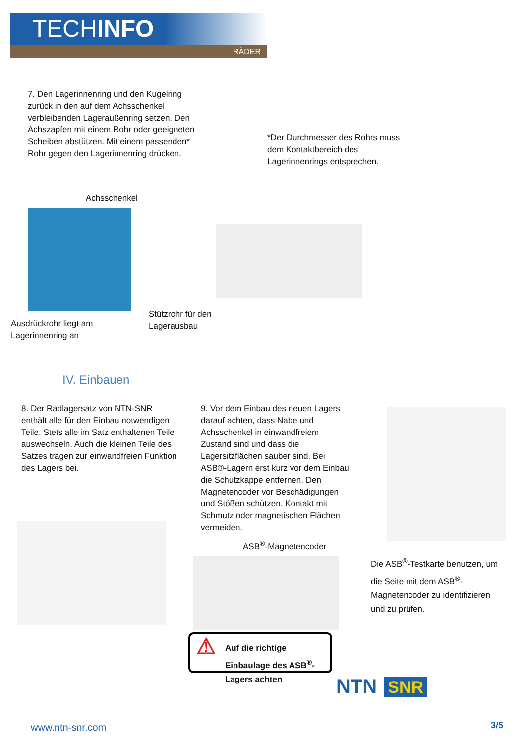TECHINFO
RÄDER
7. Den Lagerinnenring und den Kugelring zurück in den auf dem Achsschenkel verbleibenden Lageraußenring setzen. Den Achszapfen mit einem Rohr oder geeigneten Scheiben abstützen. Mit einem passenden* Rohr gegen den Lagerinnenring drücken.
*Der Durchmesser des Rohrs muss dem Kontaktbereich des Lagerinnenrings entsprechen.
Achsschenkel
Ausdrückrohr liegt am
Lagerinnenring an
Stützrohr für den
Lagerausbau
IV. Einbauen
8. Der Radlagersatz von NTN-SNR enthält alle für den Einbau notwendigen Teile. Stets alle im Satz enthaltenen Teile auswechseln. Auch die kleinen Teile des Satzes tragen zur einwandfreien Funktion des Lagers bei.
9. Vor dem Einbau des neuen Lagers darauf achten, dass Nabe und Achsschenkel in einwandfreiem Zustand sind und dass die Lagersitzflächen sauber sind. Bei ASB®-Lagern erst kurz vor dem Einbau die Schutzkappe entfernen. Den Magnetencoder vor Beschädigungen und Stößen schützen. Kontakt mit Schmutz oder magnetischen Flächen vermeiden.
ASB<sup>®</sup>-Magnetencoder
Die ASB<sup>®</sup>-Testkarte benutzen, um die Seite mit dem ASB<sup>®</sup>-Magnetencoder zu identifizieren und zu prüfen.
⚠ Auf die richtige Einbaulage des ASB<sup>®</sup>-Lagers achten
NTN SNR
www.ntn-snr.com 3/5